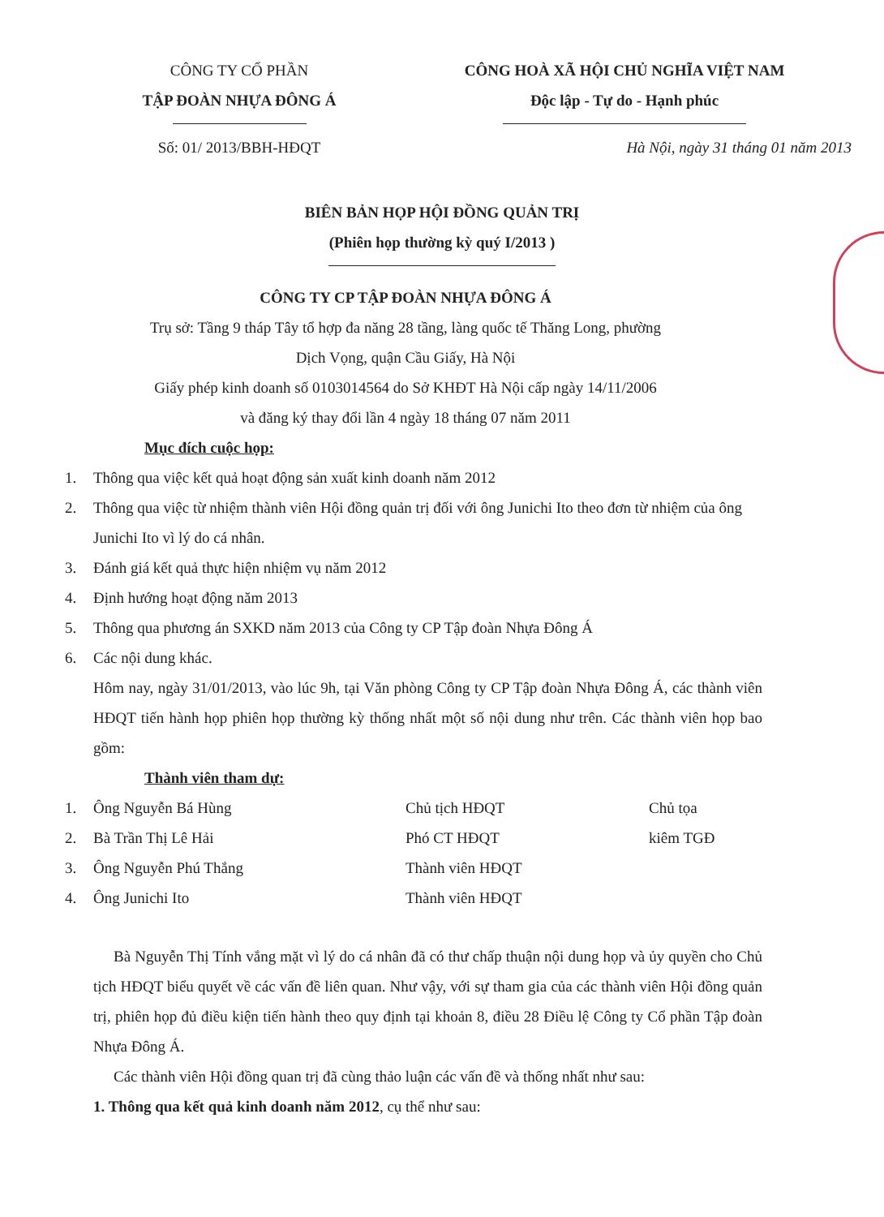CÔNG TY CỔ PHẦN
TẬP ĐOÀN NHỰA ĐÔNG Á
CÔNG HOÀ XÃ HỘI CHỦ NGHĨA VIỆT NAM
Độc lập - Tự do - Hạnh phúc
Số: 01/ 2013/BBH-HĐQT Hà Nội, ngày 31 tháng 01 năm 2013
BIÊN BẢN HỌP HỘI ĐỒNG QUẢN TRỊ
(Phiên họp thường kỳ quý I/2013 )
CÔNG TY CP TẬP ĐOÀN NHỰA ĐÔNG Á
Trụ sở: Tầng 9 tháp Tây tổ hợp đa năng 28 tầng, làng quốc tế Thăng Long, phường
Dịch Vọng, quận Cầu Giấy, Hà Nội
Giấy phép kinh doanh số 0103014564 do Sở KHĐT Hà Nội cấp ngày 14/11/2006
và đăng ký thay đổi lần 4 ngày 18 tháng 07 năm 2011
Mục đích cuộc họp:
1. Thông qua việc kết quả hoạt động sản xuất kinh doanh năm 2012
2. Thông qua việc từ nhiệm thành viên Hội đồng quản trị đối với ông Junichi Ito theo đơn từ nhiệm của ông Junichi Ito vì lý do cá nhân.
3. Đánh giá kết quả thực hiện nhiệm vụ năm 2012
4. Định hướng hoạt động năm 2013
5. Thông qua phương án SXKD năm 2013 của Công ty CP Tập đoàn Nhựa Đông Á
6. Các nội dung khác.
Hôm nay, ngày 31/01/2013, vào lúc 9h, tại Văn phòng Công ty CP Tập đoàn Nhựa Đông Á, các thành viên HĐQT tiến hành họp phiên họp thường kỳ thống nhất một số nội dung như trên. Các thành viên họp bao gồm:
Thành viên tham dự:
1. Ông Nguyễn Bá Hùng Chủ tịch HĐQT Chủ tọa
2. Bà Trần Thị Lê Hải Phó CT HĐQT kiêm TGĐ
3. Ông Nguyễn Phú Thắng Thành viên HĐQT
4. Ông Junichi Ito Thành viên HĐQT
Bà Nguyễn Thị Tính vắng mặt vì lý do cá nhân đã có thư chấp thuận nội dung họp và ủy quyền cho Chủ tịch HĐQT biểu quyết về các vấn đề liên quan. Như vậy, với sự tham gia của các thành viên Hội đồng quản trị, phiên họp đủ điều kiện tiến hành theo quy định tại khoản 8, điều 28 Điều lệ Công ty Cổ phần Tập đoàn Nhựa Đông Á.
Các thành viên Hội đồng quan trị đã cùng thảo luận các vấn đề và thống nhất như sau:
1. Thông qua kết quả kinh doanh năm 2012, cụ thể như sau: